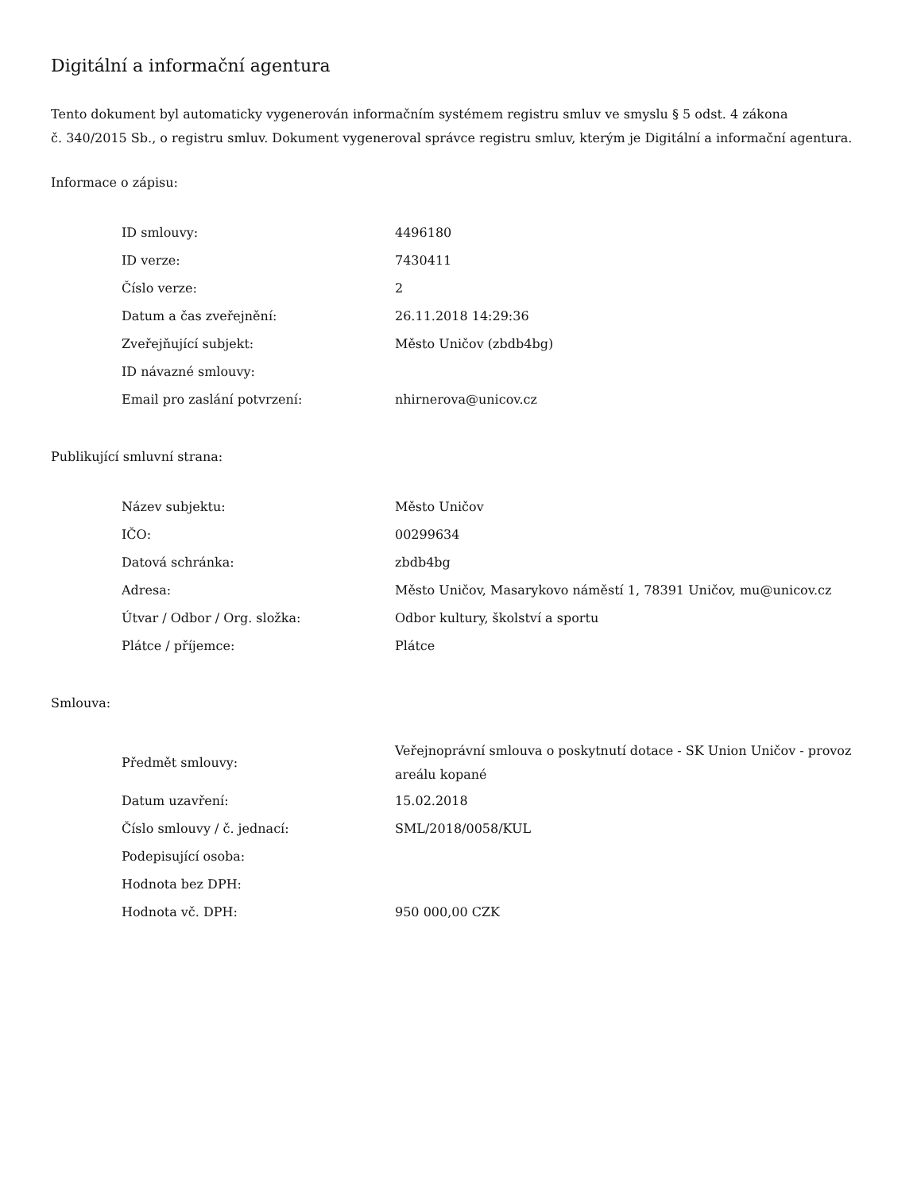Digitální a informační agentura
Tento dokument byl automaticky vygenerován informačním systémem registru smluv ve smyslu § 5 odst. 4 zákona
č. 340/2015 Sb., o registru smluv. Dokument vygeneroval správce registru smluv, kterým je Digitální a informační agentura.
Informace o zápisu:
| ID smlouvy: | 4496180 |
| ID verze: | 7430411 |
| Číslo verze: | 2 |
| Datum a čas zveřejnění: | 26.11.2018 14:29:36 |
| Zveřejňující subjekt: | Město Uničov (zbdb4bg) |
| ID návazné smlouvy: | |
| Email pro zaslání potvrzení: | nhirnerova@unicov.cz |
Publikující smluvní strana:
| Název subjektu: | Město Uničov |
| IČO: | 00299634 |
| Datová schránka: | zbdb4bg |
| Adresa: | Město Uničov, Masarykovo náměstí 1, 78391 Uničov, mu@unicov.cz |
| Útvar / Odbor / Org. složka: | Odbor kultury, školství a sportu |
| Plátce / příjemce: | Plátce |
Smlouva:
| Předmět smlouvy: | Veřejnoprávní smlouva o poskytnutí dotace - SK Union Uničov - provoz areálu kopané |
| Datum uzavření: | 15.02.2018 |
| Číslo smlouvy / č. jednací: | SML/2018/0058/KUL |
| Podepisující osoba: | |
| Hodnota bez DPH: | |
| Hodnota vč. DPH: | 950 000,00 CZK |